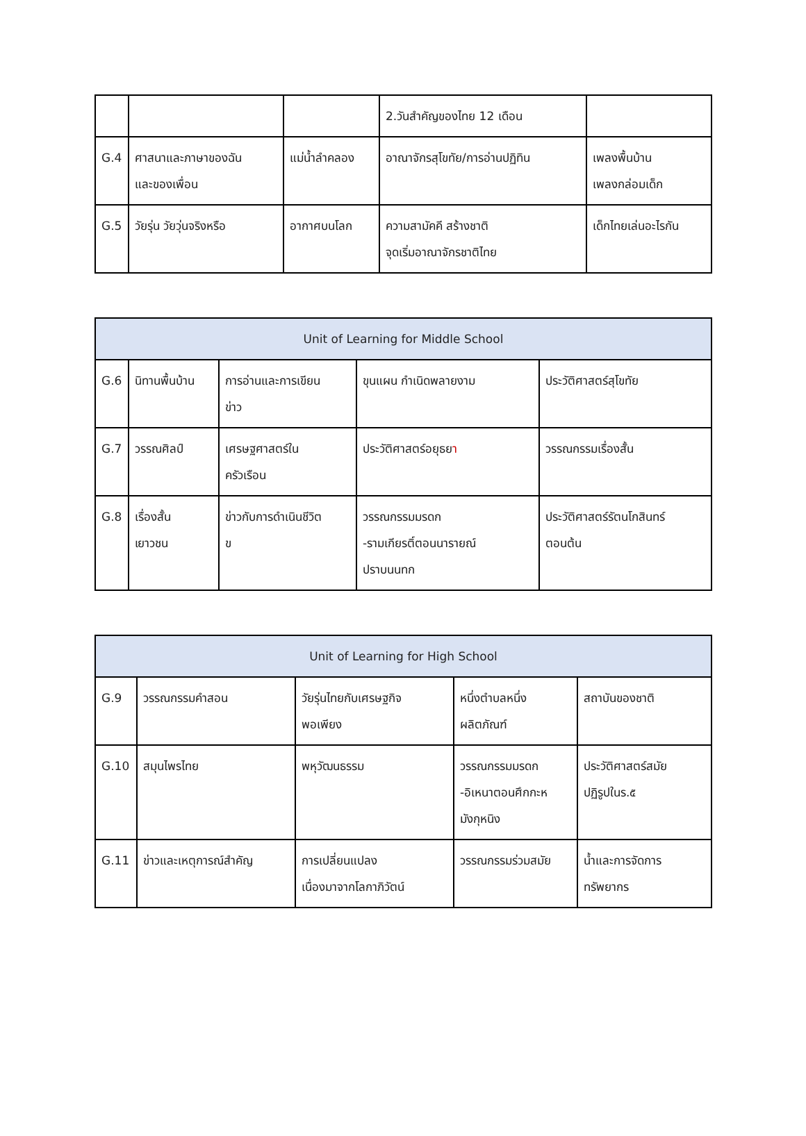| | | | 2.วันสำคัญของไทย 12 เดือน | |
| G.4 | ศาสนาและภาษาของฉัน และของเพื่อน | แม่น้ำลำคลอง | อาณาจักรสุโขทัย/การอ่านปฏิทิน | เพลงพื้นบ้าน เพลงกล่อมเด็ก |
| G.5 | วัยรุ่น วัยวุ่นจริงหรือ | อากาศบนโลก | ความสามัคคี สร้างชาติ จุดเริ่มอาณาจักรชาติไทย | เด็กไทยเล่นอะไรกัน |
| Unit of Learning for Middle School | | | | |
| --- | --- | --- | --- | --- |
| G.6 | นิทานพื้นบ้าน | การอ่านและการเขียน ข่าว | ขุนแผน กำเนิดพลายงาม | ประวัติศาสตร์สุโขทัย |
| G.7 | วรรณศิลป์ | เศรษฐศาสตร์ใน ครัวเรือน | ประวัติศาสตร์อยุธย า | วรรณกรรมเรื่องสั้น |
| G.8 | เรื่องสั้น เยาวชน | ข่าวกับการดำเนินชีวิต ข | วรรณกรรมมรดก -รามเกียรติ์ตอนนารายณ์ ปราบนนทก | ประวัติศาสตร์รัตนโกสินทร์ ตอนต้น |
| Unit of Learning for High School | | | | |
| --- | --- | --- | --- | --- |
| G.9 | วรรณกรรมคำสอน | วัยรุ่นไทยกับเศรษฐกิจ พอเพียง | หนึ่งตำบลหนึ่ง ผลิตภัณฑ์ | สถาบันของชาติ |
| G.10 | สมุนไพรไทย | พหุวัฒนธรรม | วรรณกรรมมรดก -อิเหนาตอนศึกกะห มังกุหนิง | ประวัติศาสตร์สมัย ปฏิรูปในร.๕ |
| G.11 | ข่าวและเหตุการณ์สำคัญ | การเปลี่ยนแปลง เนื่องมาจากโลกาภิวัตน์ | วรรณกรรมร่วมสมัย | น้ำและการจัดการ ทรัพยากร |